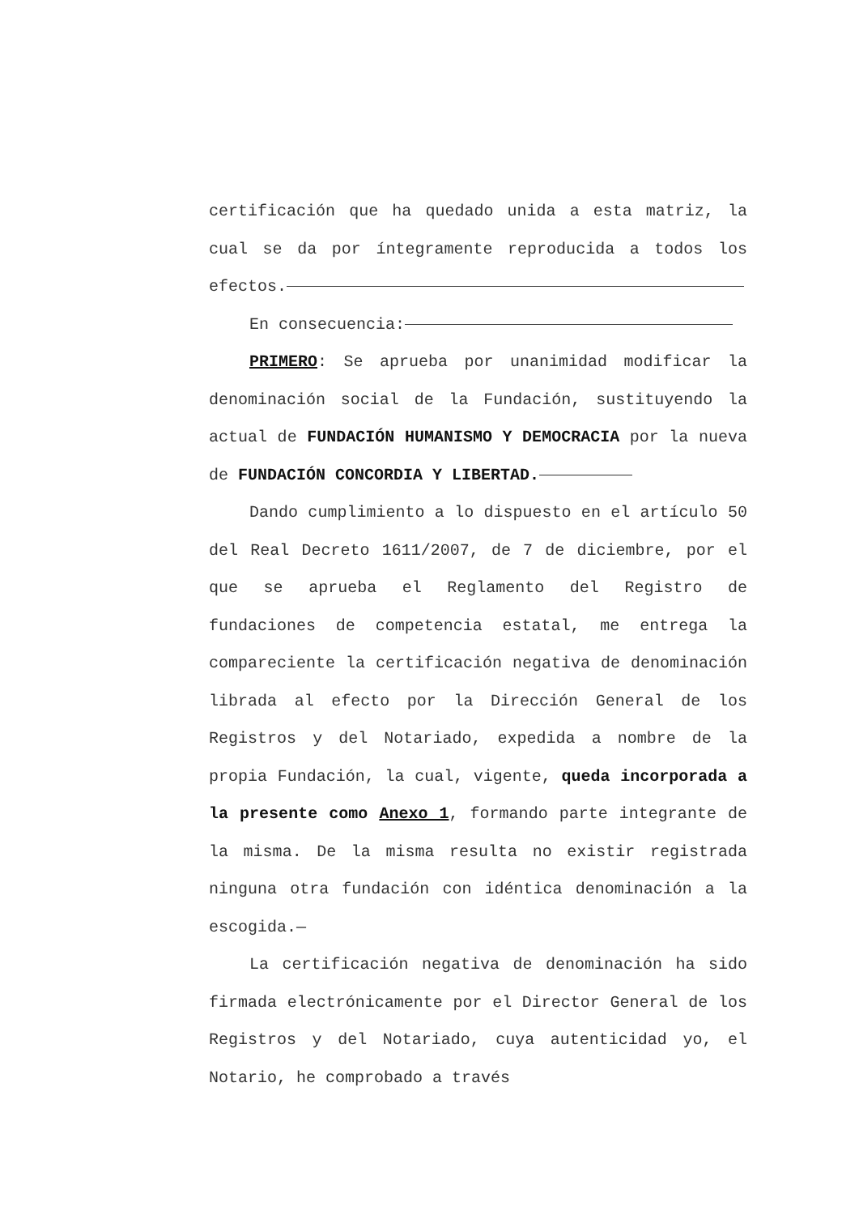certificación que ha quedado unida a esta matriz, la cual se da por íntegramente reproducida a todos los efectos.
En consecuencia:
PRIMERO: Se aprueba por unanimidad modificar la denominación social de la Fundación, sustituyendo la actual de FUNDACIÓN HUMANISMO Y DEMOCRACIA por la nueva de FUNDACIÓN CONCORDIA Y LIBERTAD.
Dando cumplimiento a lo dispuesto en el artículo 50 del Real Decreto 1611/2007, de 7 de diciembre, por el que se aprueba el Reglamento del Registro de fundaciones de competencia estatal, me entrega la compareciente la certificación negativa de denominación librada al efecto por la Dirección General de los Registros y del Notariado, expedida a nombre de la propia Fundación, la cual, vigente, queda incorporada a la presente como Anexo 1, formando parte integrante de la misma. De la misma resulta no existir registrada ninguna otra fundación con idéntica denominación a la escogida.—
La certificación negativa de denominación ha sido firmada electrónicamente por el Director General de los Registros y del Notariado, cuya autenticidad yo, el Notario, he comprobado a través